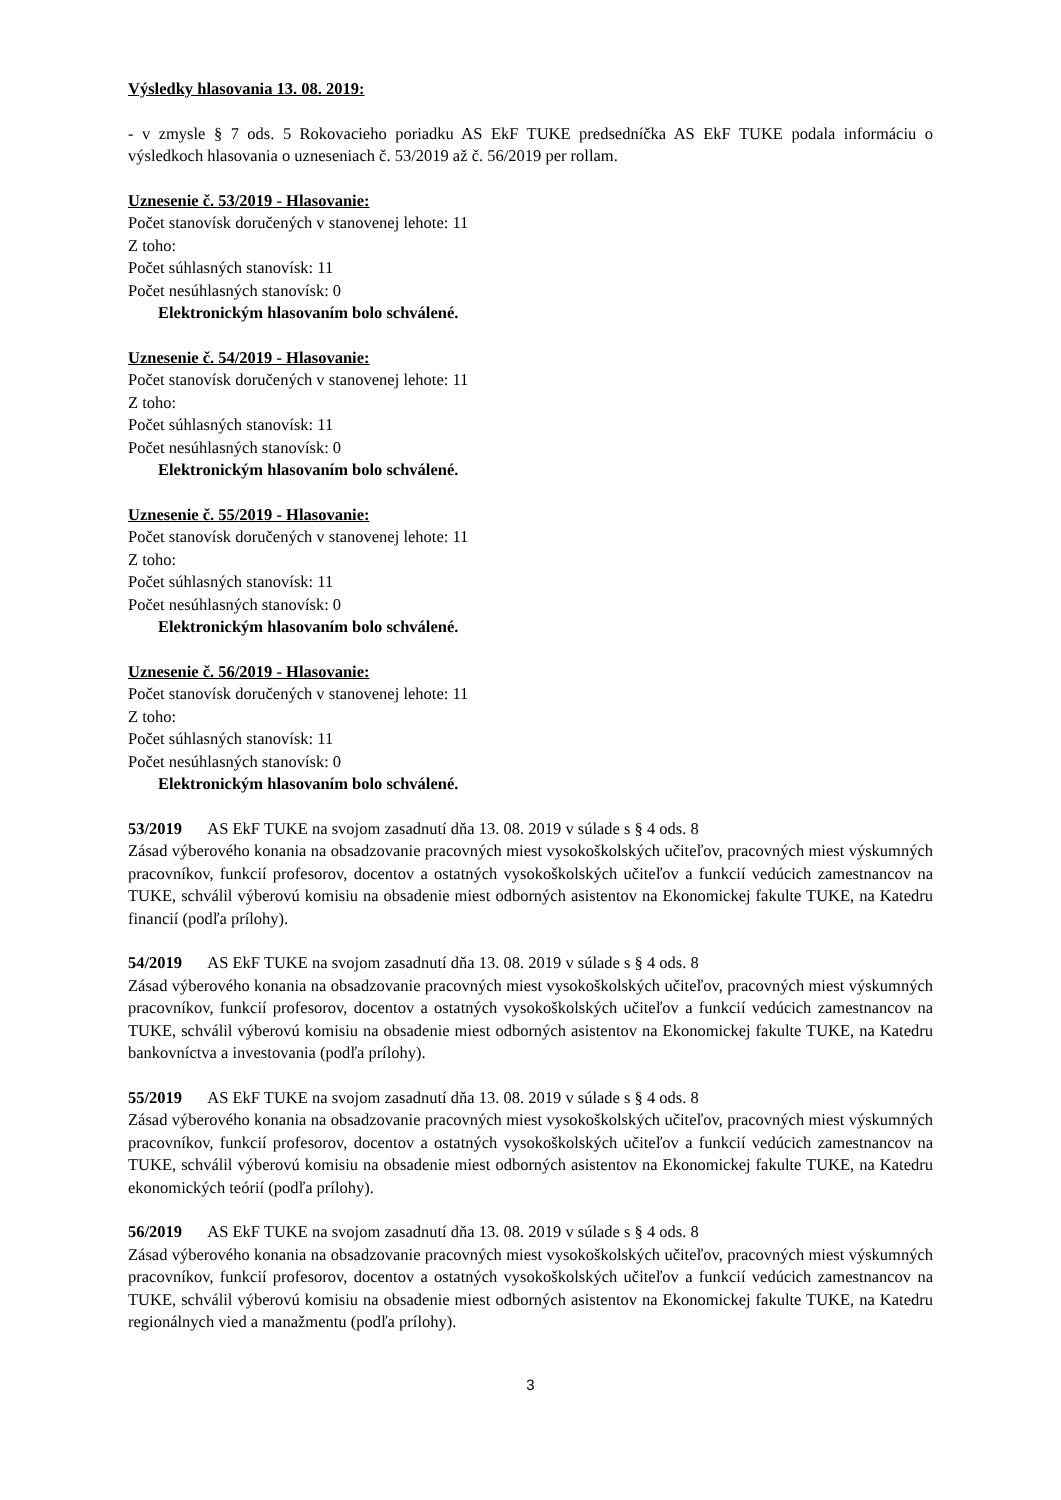Výsledky hlasovania 13. 08. 2019:
- v zmysle § 7 ods. 5 Rokovacieho poriadku AS EkF TUKE predsedníčka AS EkF TUKE podala informáciu o výsledkoch hlasovania o uzneseniach č. 53/2019 až č. 56/2019 per rollam.
Uznesenie č. 53/2019 - Hlasovanie:
Počet stanovísk doručených v stanovenej lehote: 11
Z toho:
Počet súhlasných stanovísk: 11
Počet nesúhlasných stanovísk: 0
Elektronickým hlasovaním bolo schválené.
Uznesenie č. 54/2019 - Hlasovanie:
Počet stanovísk doručených v stanovenej lehote: 11
Z toho:
Počet súhlasných stanovísk: 11
Počet nesúhlasných stanovísk: 0
Elektronickým hlasovaním bolo schválené.
Uznesenie č. 55/2019 - Hlasovanie:
Počet stanovísk doručených v stanovenej lehote: 11
Z toho:
Počet súhlasných stanovísk: 11
Počet nesúhlasných stanovísk: 0
Elektronickým hlasovaním bolo schválené.
Uznesenie č. 56/2019 - Hlasovanie:
Počet stanovísk doručených v stanovenej lehote: 11
Z toho:
Počet súhlasných stanovísk: 11
Počet nesúhlasných stanovísk: 0
Elektronickým hlasovaním bolo schválené.
53/2019 AS EkF TUKE na svojom zasadnutí dňa 13. 08. 2019 v súlade s § 4 ods. 8
Zásad výberového konania na obsadzovanie pracovných miest vysokoškolských učiteľov, pracovných miest výskumných pracovníkov, funkcií profesorov, docentov a ostatných vysokoškolských učiteľov a funkcií vedúcich zamestnancov na TUKE, schválil výberovú komisiu na obsadenie miest odborných asistentov na Ekonomickej fakulte TUKE, na Katedru financií (podľa prílohy).
54/2019 AS EkF TUKE na svojom zasadnutí dňa 13. 08. 2019 v súlade s § 4 ods. 8
Zásad výberového konania na obsadzovanie pracovných miest vysokoškolských učiteľov, pracovných miest výskumných pracovníkov, funkcií profesorov, docentov a ostatných vysokoškolských učiteľov a funkcií vedúcich zamestnancov na TUKE, schválil výberovú komisiu na obsadenie miest odborných asistentov na Ekonomickej fakulte TUKE, na Katedru bankovníctva a investovania (podľa prílohy).
55/2019 AS EkF TUKE na svojom zasadnutí dňa 13. 08. 2019 v súlade s § 4 ods. 8
Zásad výberového konania na obsadzovanie pracovných miest vysokoškolských učiteľov, pracovných miest výskumných pracovníkov, funkcií profesorov, docentov a ostatných vysokoškolských učiteľov a funkcií vedúcich zamestnancov na TUKE, schválil výberovú komisiu na obsadenie miest odborných asistentov na Ekonomickej fakulte TUKE, na Katedru ekonomických teórií (podľa prílohy).
56/2019 AS EkF TUKE na svojom zasadnutí dňa 13. 08. 2019 v súlade s § 4 ods. 8
Zásad výberového konania na obsadzovanie pracovných miest vysokoškolských učiteľov, pracovných miest výskumných pracovníkov, funkcií profesorov, docentov a ostatných vysokoškolských učiteľov a funkcií vedúcich zamestnancov na TUKE, schválil výberovú komisiu na obsadenie miest odborných asistentov na Ekonomickej fakulte TUKE, na Katedru regionálnych vied a manažmentu (podľa prílohy).
3